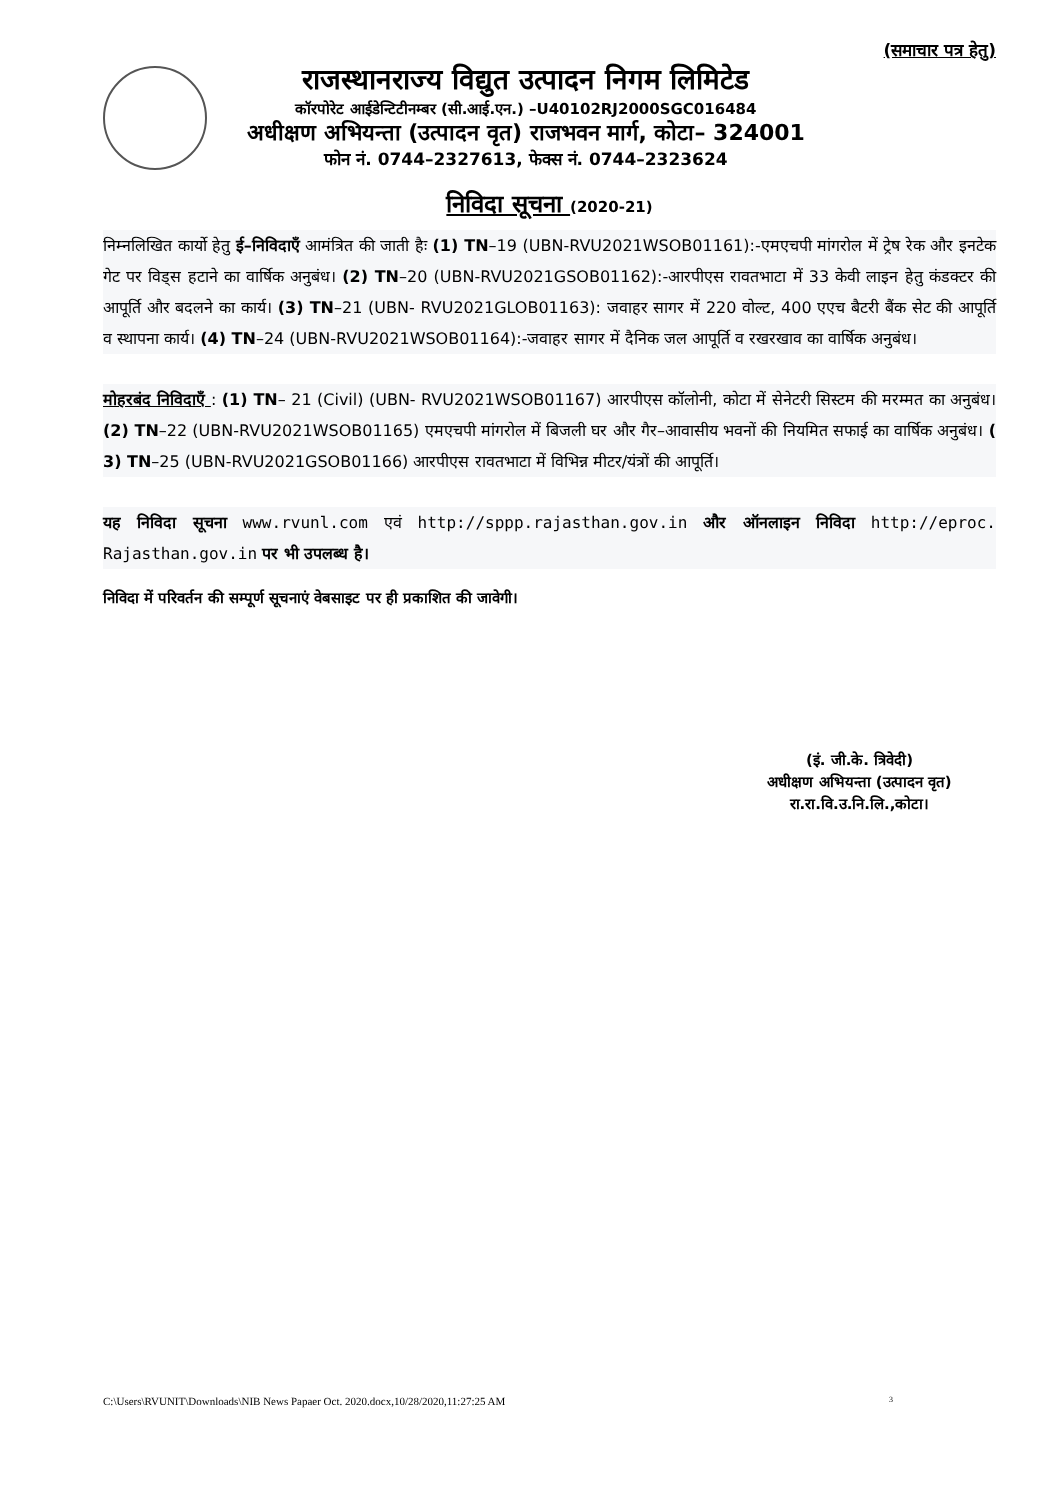(समाचार पत्र हेतु)
राजस्थानराज्य विद्युत उत्पादन निगम लिमिटेड
कॉरपोरेट आईडेन्टिटीनम्बर (सी.आई.एन.) –U40102RJ2000SGC016484
अधीक्षण अभियन्ता (उत्पादन वृत) राजभवन मार्ग, कोटा– 324001
फोन नं. 0744–2327613, फेक्स नं. 0744–2323624
निविदा सूचना (2020-21)
निम्नलिखित कार्यो हेतु ई–निविदाएँ आमंत्रित की जाती हैः (1) TN–19 (UBN-RVU2021WSOB01161):-एमएचपी मांगरोल में ट्रेष रेक और इनटेक गेट पर विड्स हटाने का वार्षिक अनुबंध। (2) TN–20 (UBN-RVU2021GSOB01162):-आरपीएस रावतभाटा में 33 केवी लाइन हेतु कंडक्टर की आपूर्ति और बदलने का कार्य। (3) TN–21 (UBN- RVU2021GLOB01163): जवाहर सागर में 220 वोल्ट, 400 एएच बैटरी बैंक सेट की आपूर्ति व स्थापना कार्य। (4) TN–24 (UBN-RVU2021WSOB01164):-जवाहर सागर में दैनिक जल आपूर्ति व रखरखाव का वार्षिक अनुबंध।
मोहरबंद निविदाएँ : (1) TN– 21 (Civil) (UBN- RVU2021WSOB01167) आरपीएस कॉलोनी, कोटा में सेनेटरी सिस्टम की मरम्मत का अनुबंध। (2) TN–22 (UBN-RVU2021WSOB01165) एमएचपी मांगरोल में बिजली घर और गैर–आवासीय भवनों की नियमित सफाई का वार्षिक अनुबंध। ( 3) TN–25 (UBN-RVU2021GSOB01166) आरपीएस रावतभाटा में विभिन्न मीटर/यंत्रों की आपूर्ति।
यह निविदा सूचना www.rvunl.com एवं http://sppp.rajasthan.gov.in और ऑनलाइन निविदा http://eproc. Rajasthan.gov.in पर भी उपलब्ध है।
निविदा में परिवर्तन की सम्पूर्ण सूचनाएं वेबसाइट पर ही प्रकाशित की जावेगी।
(इं. जी.के. त्रिवेदी)
अधीक्षण अभियन्ता (उत्पादन वृत)
रा.रा.वि.उ.नि.लि.,कोटा।
C:\Users\RVUNIT\Downloads\NIB News Papaer Oct. 2020.docx,10/28/2020,11:27:25 AM 3